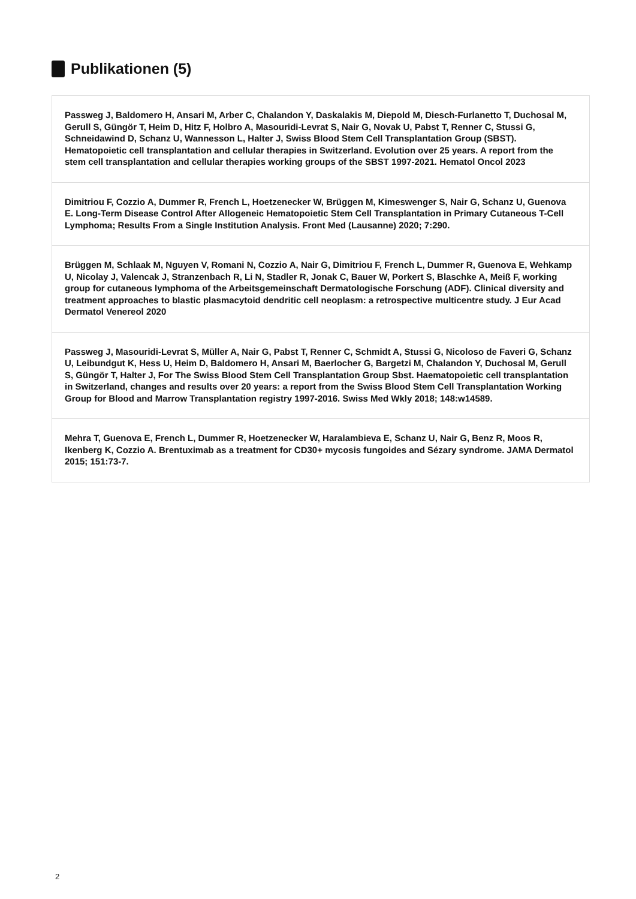Publikationen (5)
Passweg J, Baldomero H, Ansari M, Arber C, Chalandon Y, Daskalakis M, Diepold M, Diesch-Furlanetto T, Duchosal M, Gerull S, Güngör T, Heim D, Hitz F, Holbro A, Masouridi-Levrat S, Nair G, Novak U, Pabst T, Renner C, Stussi G, Schneidawind D, Schanz U, Wannesson L, Halter J, Swiss Blood Stem Cell Transplantation Group (SBST). Hematopoietic cell transplantation and cellular therapies in Switzerland. Evolution over 25 years. A report from the stem cell transplantation and cellular therapies working groups of the SBST 1997-2021. Hematol Oncol 2023
Dimitriou F, Cozzio A, Dummer R, French L, Hoetzenecker W, Brüggen M, Kimeswenger S, Nair G, Schanz U, Guenova E. Long-Term Disease Control After Allogeneic Hematopoietic Stem Cell Transplantation in Primary Cutaneous T-Cell Lymphoma; Results From a Single Institution Analysis. Front Med (Lausanne) 2020; 7:290.
Brüggen M, Schlaak M, Nguyen V, Romani N, Cozzio A, Nair G, Dimitriou F, French L, Dummer R, Guenova E, Wehkamp U, Nicolay J, Valencak J, Stranzenbach R, Li N, Stadler R, Jonak C, Bauer W, Porkert S, Blaschke A, Meiß F, working group for cutaneous lymphoma of the Arbeitsgemeinschaft Dermatologische Forschung (ADF). Clinical diversity and treatment approaches to blastic plasmacytoid dendritic cell neoplasm: a retrospective multicentre study. J Eur Acad Dermatol Venereol 2020
Passweg J, Masouridi-Levrat S, Müller A, Nair G, Pabst T, Renner C, Schmidt A, Stussi G, Nicoloso de Faveri G, Schanz U, Leibundgut K, Hess U, Heim D, Baldomero H, Ansari M, Baerlocher G, Bargetzi M, Chalandon Y, Duchosal M, Gerull S, Güngör T, Halter J, For The Swiss Blood Stem Cell Transplantation Group Sbst. Haematopoietic cell transplantation in Switzerland, changes and results over 20 years: a report from the Swiss Blood Stem Cell Transplantation Working Group for Blood and Marrow Transplantation registry 1997-2016. Swiss Med Wkly 2018; 148:w14589.
Mehra T, Guenova E, French L, Dummer R, Hoetzenecker W, Haralambieva E, Schanz U, Nair G, Benz R, Moos R, Ikenberg K, Cozzio A. Brentuximab as a treatment for CD30+ mycosis fungoides and Sézary syndrome. JAMA Dermatol 2015; 151:73-7.
2